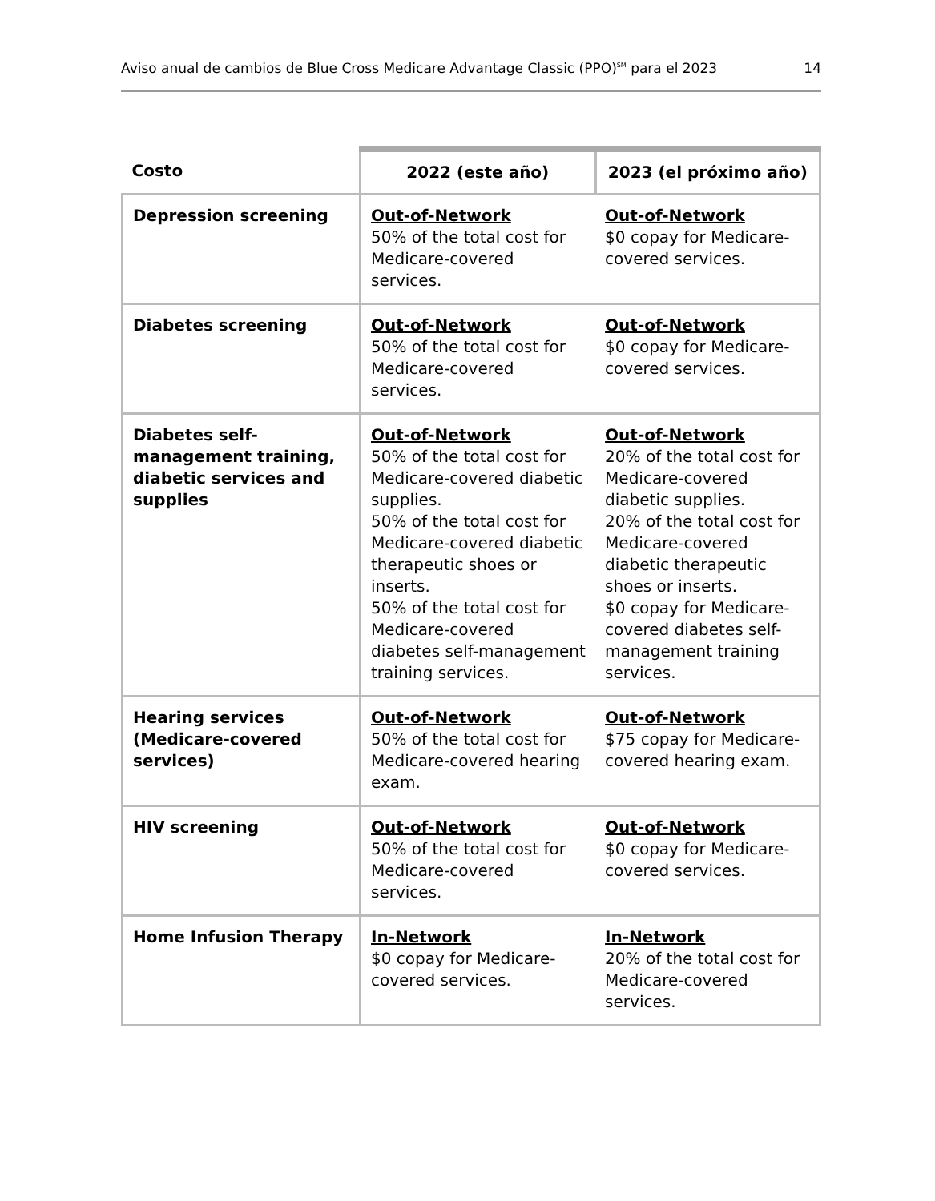Aviso anual de cambios de Blue Cross Medicare Advantage Classic (PPO)<sup>SM</sup> para el 2023 14
| Costo | 2022 (este año) | 2023 (el próximo año) |
| --- | --- | --- |
| Depression screening | Out-of-Network 50% of the total cost for Medicare-covered services. | Out-of-Network $0 copay for Medicare-covered services. |
| Diabetes screening | Out-of-Network 50% of the total cost for Medicare-covered services. | Out-of-Network $0 copay for Medicare-covered services. |
| Diabetes self-management training, diabetic services and supplies | Out-of-Network 50% of the total cost for Medicare-covered diabetic supplies. 50% of the total cost for Medicare-covered diabetic therapeutic shoes or inserts. 50% of the total cost for Medicare-covered diabetes self-management training services. | Out-of-Network 20% of the total cost for Medicare-covered diabetic supplies. 20% of the total cost for Medicare-covered diabetic therapeutic shoes or inserts. $0 copay for Medicare-covered diabetes self-management training services. |
| Hearing services (Medicare-covered services) | Out-of-Network 50% of the total cost for Medicare-covered hearing exam. | Out-of-Network $75 copay for Medicare-covered hearing exam. |
| HIV screening | Out-of-Network 50% of the total cost for Medicare-covered services. | Out-of-Network $0 copay for Medicare-covered services. |
| Home Infusion Therapy | In-Network $0 copay for Medicare-covered services. | In-Network 20% of the total cost for Medicare-covered services. |